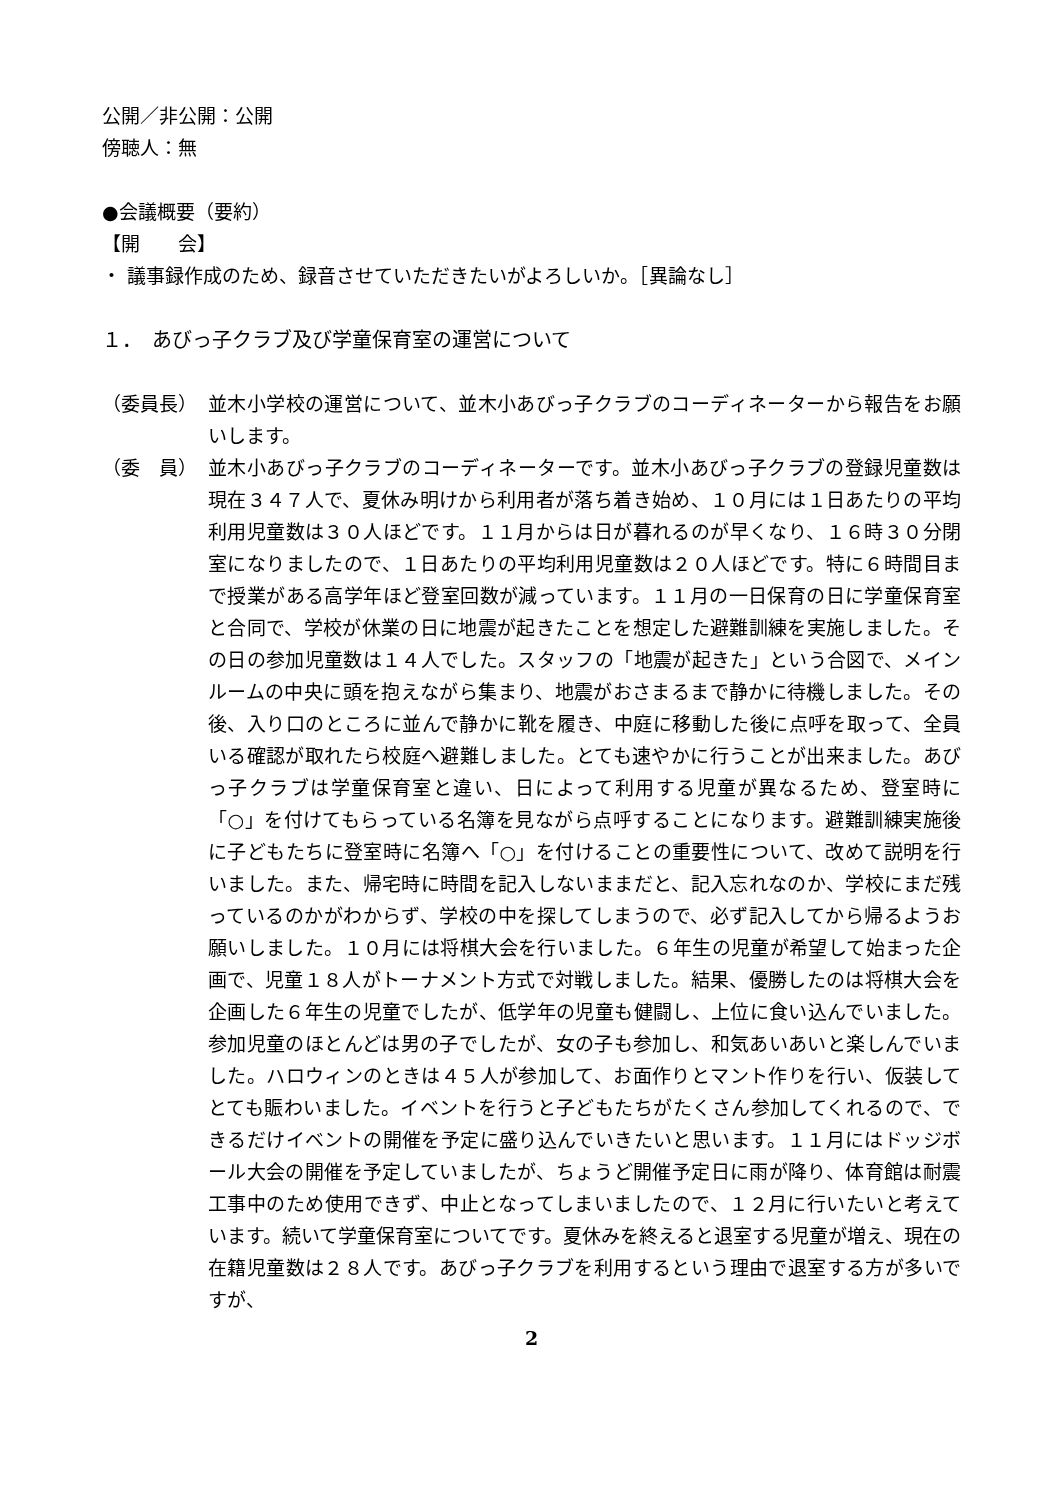公開／非公開：公開
傍聴人：無
●会議概要（要約）
【開　　会】
・ 議事録作成のため、録音させていただきたいがよろしいか。［異論なし］
１．　あびっ子クラブ及び学童保育室の運営について
（委員長） 並木小学校の運営について、並木小あびっ子クラブのコーディネーターから報告をお願いします。
（委　員） 並木小あびっ子クラブのコーディネーターです。並木小あびっ子クラブの登録児童数は現在３４７人で、夏休み明けから利用者が落ち着き始め、１０月には１日あたりの平均利用児童数は３０人ほどです。１１月からは日が暮れるのが早くなり、１６時３０分閉室になりましたので、１日あたりの平均利用児童数は２０人ほどです。特に６時間目まで授業がある高学年ほど登室回数が減っています。１１月の一日保育の日に学童保育室と合同で、学校が休業の日に地震が起きたことを想定した避難訓練を実施しました。その日の参加児童数は１４人でした。スタッフの「地震が起きた」という合図で、メインルームの中央に頭を抱えながら集まり、地震がおさまるまで静かに待機しました。その後、入り口のところに並んで静かに靴を履き、中庭に移動した後に点呼を取って、全員いる確認が取れたら校庭へ避難しました。とても速やかに行うことが出来ました。あびっ子クラブは学童保育室と違い、日によって利用する児童が異なるため、登室時に「○」を付けてもらっている名簿を見ながら点呼することになります。避難訓練実施後に子どもたちに登室時に名簿へ「○」を付けることの重要性について、改めて説明を行いました。また、帰宅時に時間を記入しないままだと、記入忘れなのか、学校にまだ残っているのかがわからず、学校の中を探してしまうので、必ず記入してから帰るようお願いしました。１０月には将棋大会を行いました。６年生の児童が希望して始まった企画で、児童１８人がトーナメント方式で対戦しました。結果、優勝したのは将棋大会を企画した６年生の児童でしたが、低学年の児童も健闘し、上位に食い込んでいました。参加児童のほとんどは男の子でしたが、女の子も参加し、和気あいあいと楽しんでいました。ハロウィンのときは４５人が参加して、お面作りとマント作りを行い、仮装してとても賑わいました。イベントを行うと子どもたちがたくさん参加してくれるので、できるだけイベントの開催を予定に盛り込んでいきたいと思います。１１月にはドッジボール大会の開催を予定していましたが、ちょうど開催予定日に雨が降り、体育館は耐震工事中のため使用できず、中止となってしまいましたので、１２月に行いたいと考えています。続いて学童保育室についてです。夏休みを終えると退室する児童が増え、現在の在籍児童数は２８人です。あびっ子クラブを利用するという理由で退室する方が多いですが、
2